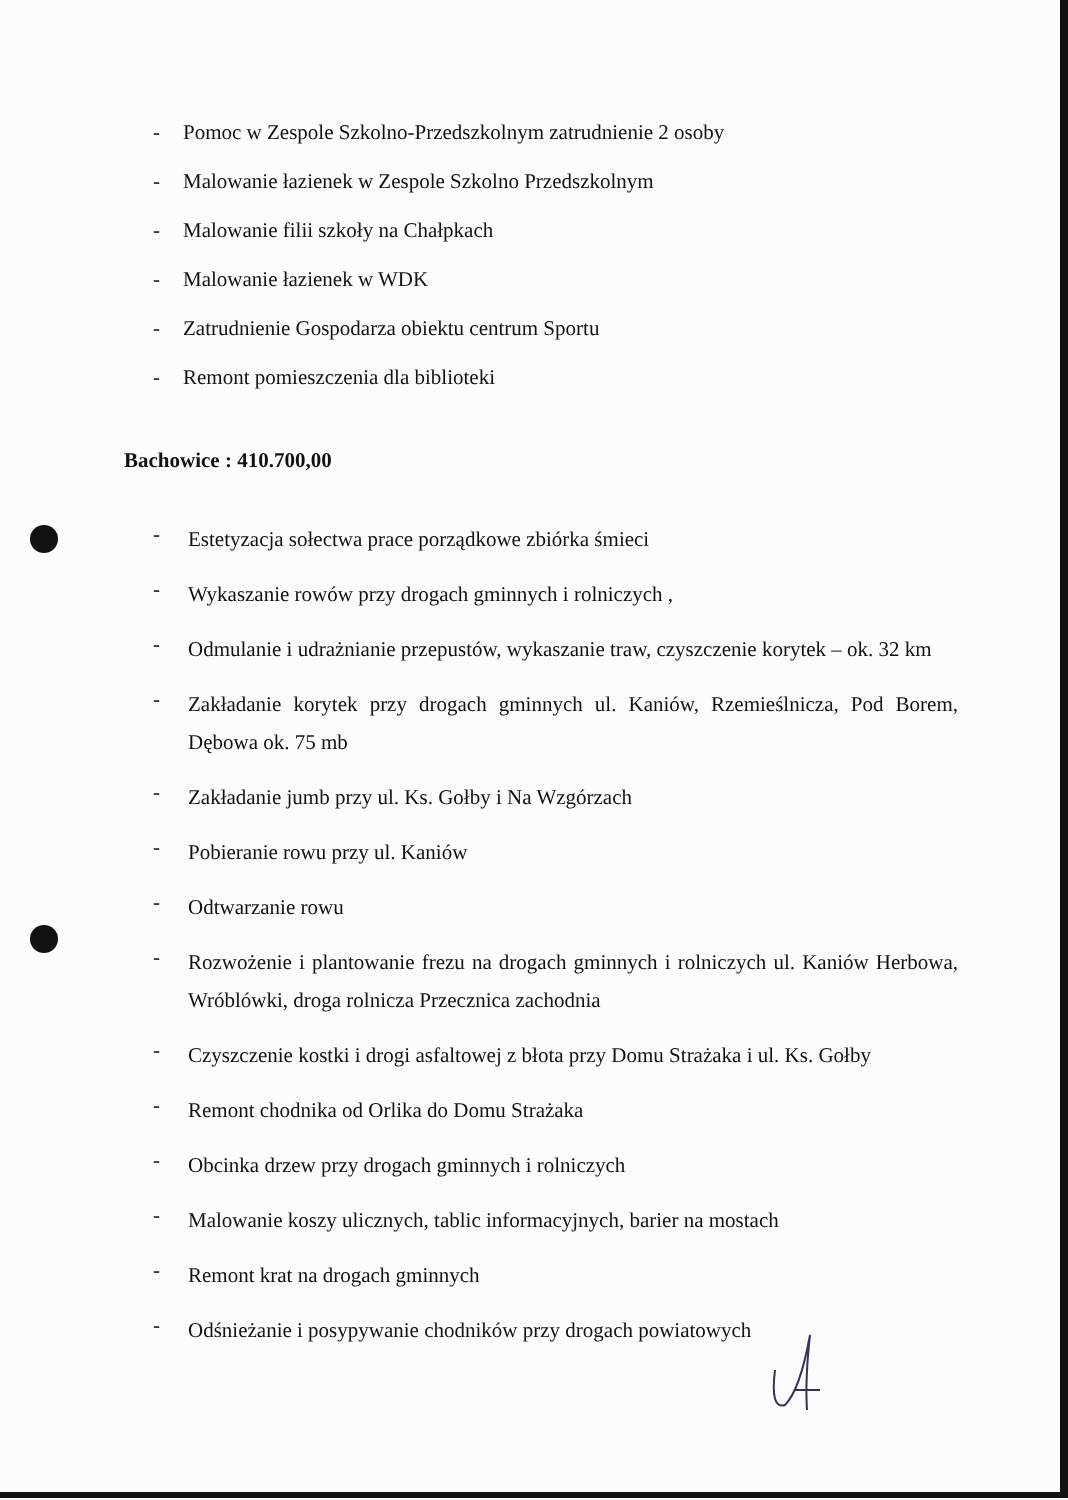- Pomoc w Zespole Szkolno-Przedszkolnym zatrudnienie 2 osoby
- Malowanie łazienek w Zespole Szkolno Przedszkolnym
- Malowanie filii szkoły na Chałpkach
- Malowanie łazienek w WDK
- Zatrudnienie Gospodarza obiektu centrum Sportu
- Remont pomieszczenia dla biblioteki
Bachowice : 410.700,00
- Estetyzacja sołectwa prace porządkowe zbiórka śmieci
- Wykaszanie rowów przy drogach gminnych i rolniczych ,
- Odmulanie i udrażnianie przepustów, wykaszanie traw, czyszczenie korytek – ok. 32 km
- Zakładanie korytek przy drogach gminnych ul. Kaniów, Rzemieślnicza, Pod Borem, Dębowa ok. 75 mb
- Zakładanie jumb przy ul. Ks. Gołby i Na Wzgórzach
- Pobieranie rowu przy ul. Kaniów
- Odtwarzanie rowu
- Rozwożenie i plantowanie frezu na drogach gminnych i rolniczych ul. Kaniów Herbowa, Wróblówki, droga rolnicza Przecznica zachodnia
- Czyszczenie kostki i drogi asfaltowej z błota przy Domu Strażaka i ul. Ks. Gołby
- Remont chodnika od Orlika do Domu Strażaka
- Obcinka drzew przy drogach gminnych i rolniczych
- Malowanie koszy ulicznych, tablic informacyjnych, barier na mostach
- Remont krat na drogach gminnych
- Odśnieżanie i posypywanie chodników przy drogach powiatowych